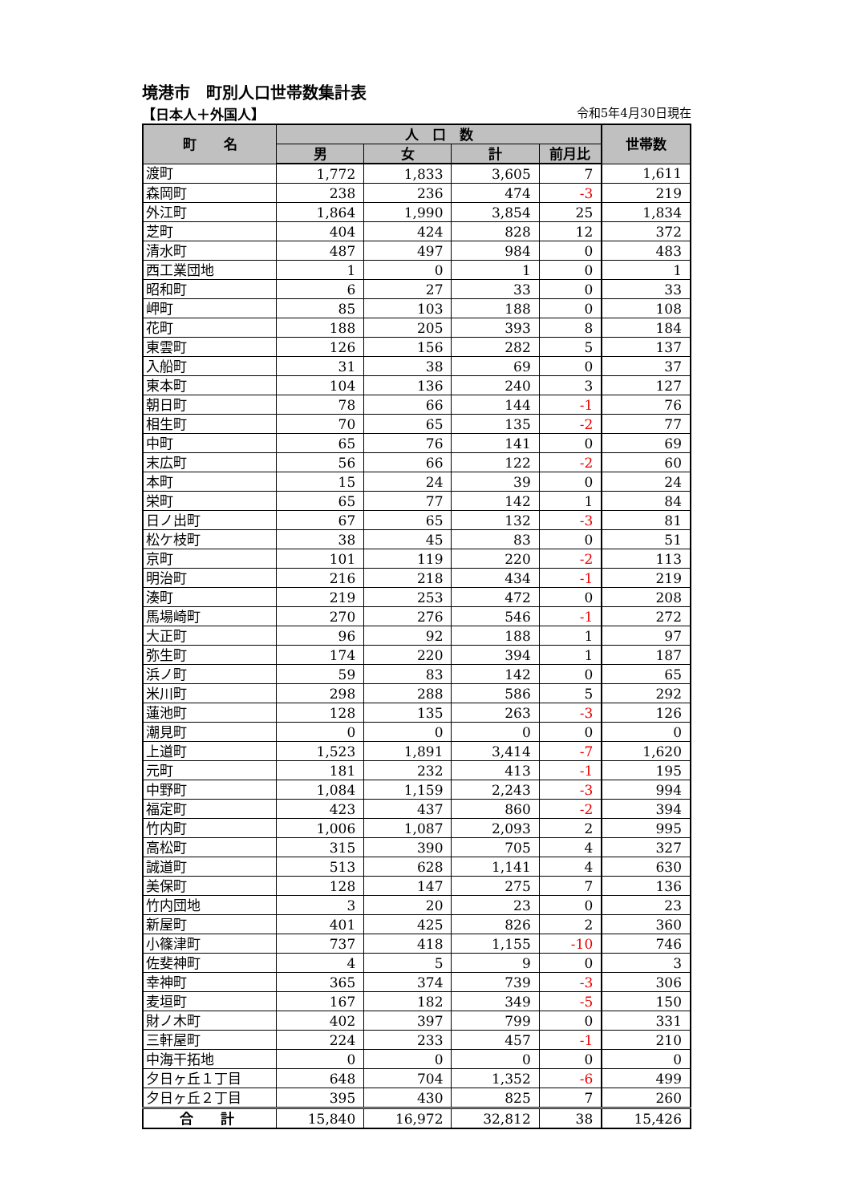境港市　町別人口世帯数集計表
【日本人＋外国人】 令和5年4月30日現在
| 町 名 | 人 口 数 | | | | 世帯数 |
| --- | --- | --- | --- | --- | --- |
| | 男 | 女 | 計 | 前月比 | |
| 渡町 | 1,772 | 1,833 | 3,605 | 7 | 1,611 |
| 森岡町 | 238 | 236 | 474 | -3 | 219 |
| 外江町 | 1,864 | 1,990 | 3,854 | 25 | 1,834 |
| 芝町 | 404 | 424 | 828 | 12 | 372 |
| 清水町 | 487 | 497 | 984 | 0 | 483 |
| 西工業団地 | 1 | 0 | 1 | 0 | 1 |
| 昭和町 | 6 | 27 | 33 | 0 | 33 |
| 岬町 | 85 | 103 | 188 | 0 | 108 |
| 花町 | 188 | 205 | 393 | 8 | 184 |
| 東雲町 | 126 | 156 | 282 | 5 | 137 |
| 入船町 | 31 | 38 | 69 | 0 | 37 |
| 東本町 | 104 | 136 | 240 | 3 | 127 |
| 朝日町 | 78 | 66 | 144 | -1 | 76 |
| 相生町 | 70 | 65 | 135 | -2 | 77 |
| 中町 | 65 | 76 | 141 | 0 | 69 |
| 末広町 | 56 | 66 | 122 | -2 | 60 |
| 本町 | 15 | 24 | 39 | 0 | 24 |
| 栄町 | 65 | 77 | 142 | 1 | 84 |
| 日ノ出町 | 67 | 65 | 132 | -3 | 81 |
| 松ケ枝町 | 38 | 45 | 83 | 0 | 51 |
| 京町 | 101 | 119 | 220 | -2 | 113 |
| 明治町 | 216 | 218 | 434 | -1 | 219 |
| 湊町 | 219 | 253 | 472 | 0 | 208 |
| 馬場崎町 | 270 | 276 | 546 | -1 | 272 |
| 大正町 | 96 | 92 | 188 | 1 | 97 |
| 弥生町 | 174 | 220 | 394 | 1 | 187 |
| 浜ノ町 | 59 | 83 | 142 | 0 | 65 |
| 米川町 | 298 | 288 | 586 | 5 | 292 |
| 蓮池町 | 128 | 135 | 263 | -3 | 126 |
| 潮見町 | 0 | 0 | 0 | 0 | 0 |
| 上道町 | 1,523 | 1,891 | 3,414 | -7 | 1,620 |
| 元町 | 181 | 232 | 413 | -1 | 195 |
| 中野町 | 1,084 | 1,159 | 2,243 | -3 | 994 |
| 福定町 | 423 | 437 | 860 | -2 | 394 |
| 竹内町 | 1,006 | 1,087 | 2,093 | 2 | 995 |
| 高松町 | 315 | 390 | 705 | 4 | 327 |
| 誠道町 | 513 | 628 | 1,141 | 4 | 630 |
| 美保町 | 128 | 147 | 275 | 7 | 136 |
| 竹内団地 | 3 | 20 | 23 | 0 | 23 |
| 新屋町 | 401 | 425 | 826 | 2 | 360 |
| 小篠津町 | 737 | 418 | 1,155 | -10 | 746 |
| 佐斐神町 | 4 | 5 | 9 | 0 | 3 |
| 幸神町 | 365 | 374 | 739 | -3 | 306 |
| 麦垣町 | 167 | 182 | 349 | -5 | 150 |
| 財ノ木町 | 402 | 397 | 799 | 0 | 331 |
| 三軒屋町 | 224 | 233 | 457 | -1 | 210 |
| 中海干拓地 | 0 | 0 | 0 | 0 | 0 |
| 夕日ヶ丘１丁目 | 648 | 704 | 1,352 | -6 | 499 |
| 夕日ヶ丘２丁目 | 395 | 430 | 825 | 7 | 260 |
| 合 計 | 15,840 | 16,972 | 32,812 | 38 | 15,426 |